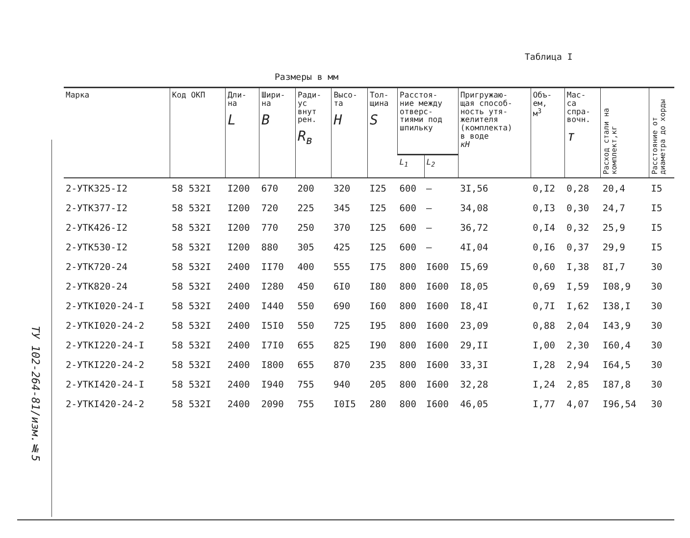ТУ 102-264-81/изм.№5
Таблица I
Размеры в мм
| Марка | Код ОКП | Дли- на L | Шири- на B | Ради- ус внут рен. R<sub>в</sub> | Высо- та H | Тол- щина S | Расстоя- ние между отверс- тиями под шпильку | | Пригружаю- щая способ- ность утя- желителя (комплекта) в воде кН | Объ- ем, м<sup>3</sup> | Мас- са спра- вочн. т | Расход стали на комплект,кг | Расстояние от диаметра до хорды |
| --- | --- | --- | --- | --- | --- | --- | --- | --- | --- | --- | --- | --- | --- |
| | | | | | | | L<sub>1</sub> | L<sub>2</sub> | | | | | |
| 2-УТК325-I2 | 58 532I | I200 | 670 | 200 | 320 | I25 | 600 | – | 3I,56 | 0,I2 | 0,28 | 20,4 | I5 |
| 2-УТК377-I2 | 58 532I | I200 | 720 | 225 | 345 | I25 | 600 | – | 34,08 | 0,I3 | 0,30 | 24,7 | I5 |
| 2-УТК426-I2 | 58 532I | I200 | 770 | 250 | 370 | I25 | 600 | – | 36,72 | 0,I4 | 0,32 | 25,9 | I5 |
| 2-УТК530-I2 | 58 532I | I200 | 880 | 305 | 425 | I25 | 600 | – | 4I,04 | 0,I6 | 0,37 | 29,9 | I5 |
| 2-УТК720-24 | 58 532I | 2400 | II70 | 400 | 555 | I75 | 800 | I600 | I5,69 | 0,60 | I,38 | 8I,7 | 30 |
| 2-УТК820-24 | 58 532I | 2400 | I280 | 450 | 6I0 | I80 | 800 | I600 | I8,05 | 0,69 | I,59 | I08,9 | 30 |
| 2-УТКI020-24-I | 58 532I | 2400 | I440 | 550 | 690 | I60 | 800 | I600 | I8,4I | 0,7I | I,62 | I38,I | 30 |
| 2-УТКI020-24-2 | 58 532I | 2400 | I5I0 | 550 | 725 | I95 | 800 | I600 | 23,09 | 0,88 | 2,04 | I43,9 | 30 |
| 2-УТКI220-24-I | 58 532I | 2400 | I7I0 | 655 | 825 | I90 | 800 | I600 | 29,II | I,00 | 2,30 | I60,4 | 30 |
| 2-УТКI220-24-2 | 58 532I | 2400 | I800 | 655 | 870 | 235 | 800 | I600 | 33,3I | I,28 | 2,94 | I64,5 | 30 |
| 2-УТКI420-24-I | 58 532I | 2400 | I940 | 755 | 940 | 205 | 800 | I600 | 32,28 | I,24 | 2,85 | I87,8 | 30 |
| 2-УТКI420-24-2 | 58 532I | 2400 | 2090 | 755 | I0I5 | 280 | 800 | I600 | 46,05 | I,77 | 4,07 | I96,54 | 30 |